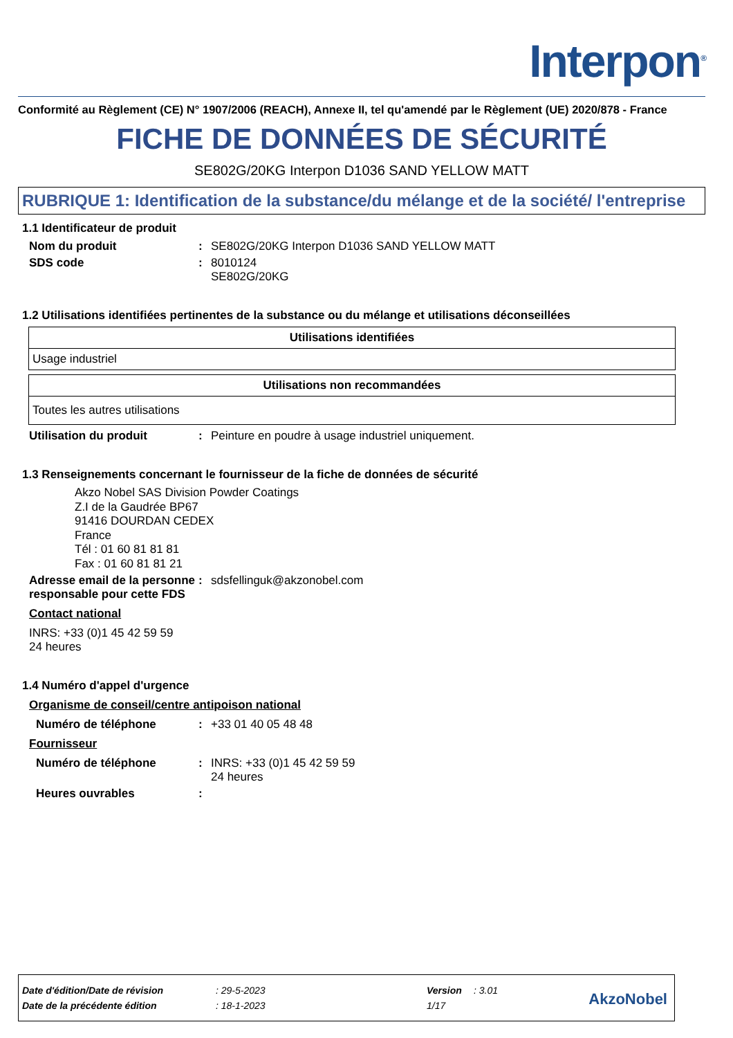Interpon<sup>®</sup>
Conformité au Règlement (CE) N° 1907/2006 (REACH), Annexe II, tel qu'amendé par le Règlement (UE) 2020/878 - France
FICHE DE DONNÉES DE SÉCURITÉ
SE802G/20KG Interpon D1036 SAND YELLOW MATT
RUBRIQUE 1: Identification de la substance/du mélange et de la société/ l'entreprise
1.1 Identificateur de produit
Nom du produit: SE802G/20KG Interpon D1036 SAND YELLOW MATT
SDS code: 8010124
SE802G/20KG
1.2 Utilisations identifiées pertinentes de la substance ou du mélange et utilisations déconseillées
| Utilisations identifiées |
| --- |
| Usage industriel |
| Utilisations non recommandées |
| --- |
| Toutes les autres utilisations |
Utilisation du produit: Peinture en poudre à usage industriel uniquement.
1.3 Renseignements concernant le fournisseur de la fiche de données de sécurité
Akzo Nobel SAS Division Powder Coatings
Z.I de la Gaudrée BP67
91416 DOURDAN CEDEX
France
Tél : 01 60 81 81 81
Fax : 01 60 81 81 21
Adresse email de la personne responsable pour cette FDS: sdsfellinguk@akzonobel.com
Contact national
INRS: +33 (0)1 45 42 59 59
24 heures
1.4 Numéro d'appel d'urgence
Organisme de conseil/centre antipoison national
Numéro de téléphone: +33 01 40 05 48 48
Fournisseur
Numéro de téléphone: INRS: +33 (0)1 45 42 59 59
24 heures
Heures ouvrables:
Date d'édition/Date de révision: 29-5-2023 Version: 3.01
Date de la précédente édition: 18-1-2023 1/17
AkzoNobel